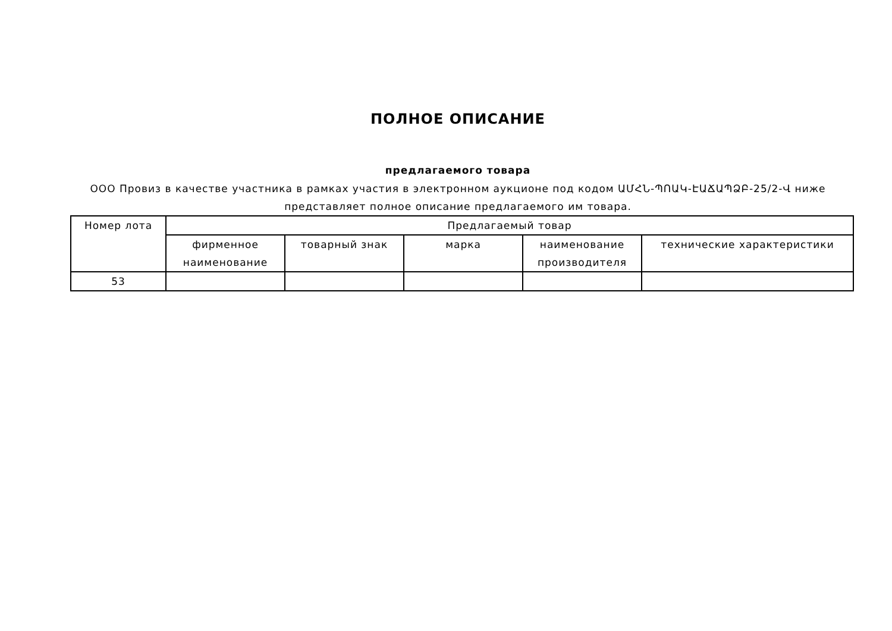ПОЛНОЕ ОПИСАНИЕ
предлагаемого товара
ООО Провиз в качестве участника в рамках участия в электронном аукционе под кодом ԱՄՀՆ-ՊՈԱԿ-ԷԱՃԱՊՁԲ-25/2-Վ ниже представляет полное описание предлагаемого им товара.
| Номер лота | Предлагаемый товар | | | | |
| --- | --- | --- | --- | --- | --- |
| | фирменное наименование | товарный знак | марка | наименование производителя | технические характеристики |
| 53 | | | | | |